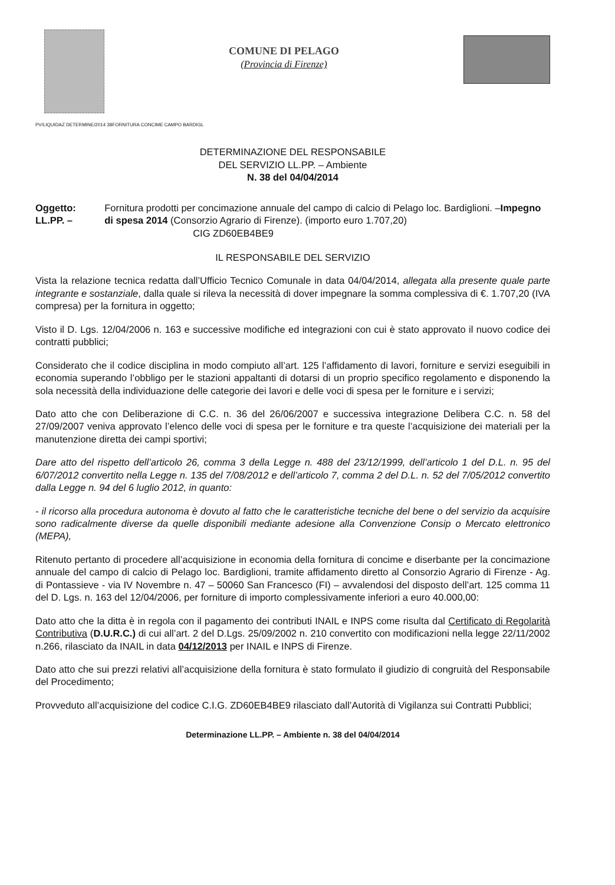COMUNE DI PELAGO
(Provincia di Firenze)
PV/LIQUIDAZ DETERMINE/2014 38FORNITURA CONCIME CAMPO BARDIGL
DETERMINAZIONE DEL RESPONSABILE
DEL SERVIZIO LL.PP. – Ambiente
N. 38 del 04/04/2014
Oggetto: LL.PP. – Fornitura prodotti per concimazione annuale del campo di calcio di Pelago loc. Bardiglioni. –Impegno di spesa 2014 (Consorzio Agrario di Firenze). (importo euro 1.707,20)
CIG ZD60EB4BE9
IL RESPONSABILE DEL SERVIZIO
Vista la relazione tecnica redatta dall’Ufficio Tecnico Comunale in data 04/04/2014, allegata alla presente quale parte integrante e sostanziale, dalla quale si rileva la necessità di dover impegnare la somma complessiva di €. 1.707,20 (IVA compresa) per la fornitura in oggetto;
Visto il D. Lgs. 12/04/2006 n. 163 e successive modifiche ed integrazioni con cui è stato approvato il nuovo codice dei contratti pubblici;
Considerato che il codice disciplina in modo compiuto all’art. 125 l’affidamento di lavori, forniture e servizi eseguibili in economia superando l’obbligo per le stazioni appaltanti di dotarsi di un proprio specifico regolamento e disponendo la sola necessità della individuazione delle categorie dei lavori e delle voci di spesa per le forniture e i servizi;
Dato atto che con Deliberazione di C.C. n. 36 del 26/06/2007 e successiva integrazione Delibera C.C. n. 58 del 27/09/2007 veniva approvato l’elenco delle voci di spesa per le forniture e tra queste l’acquisizione dei materiali per la manutenzione diretta dei campi sportivi;
Dare atto del rispetto dell’articolo 26, comma 3 della Legge n. 488 del 23/12/1999, dell’articolo 1 del D.L. n. 95 del 6/07/2012 convertito nella Legge n. 135 del 7/08/2012 e dell’articolo 7, comma 2 del D.L. n. 52 del 7/05/2012 convertito dalla Legge n. 94 del 6 luglio 2012, in quanto:
- il ricorso alla procedura autonoma è dovuto al fatto che le caratteristiche tecniche del bene o del servizio da acquisire sono radicalmente diverse da quelle disponibili mediante adesione alla Convenzione Consip o Mercato elettronico (MEPA),
Ritenuto pertanto di procedere all’acquisizione in economia della fornitura di concime e diserbante per la concimazione annuale del campo di calcio di Pelago loc. Bardiglioni, tramite affidamento diretto al Consorzio Agrario di Firenze - Ag. di Pontassieve - via IV Novembre n. 47 – 50060 San Francesco (FI) – avvalendosi del disposto dell’art. 125 comma 11 del D. Lgs. n. 163 del 12/04/2006, per forniture di importo complessivamente inferiori a euro 40.000,00:
Dato atto che la ditta è in regola con il pagamento dei contributi INAIL e INPS come risulta dal Certificato di Regolarità Contributiva (D.U.R.C.) di cui all’art. 2 del D.Lgs. 25/09/2002 n. 210 convertito con modificazioni nella legge 22/11/2002 n.266, rilasciato da INAIL in data 04/12/2013 per INAIL e INPS di Firenze.
Dato atto che sui prezzi relativi all’acquisizione della fornitura è stato formulato il giudizio di congruità del Responsabile del Procedimento;
Provveduto all’acquisizione del codice C.I.G. ZD60EB4BE9 rilasciato dall’Autorità di Vigilanza sui Contratti Pubblici;
Determinazione LL.PP. – Ambiente n. 38 del 04/04/2014